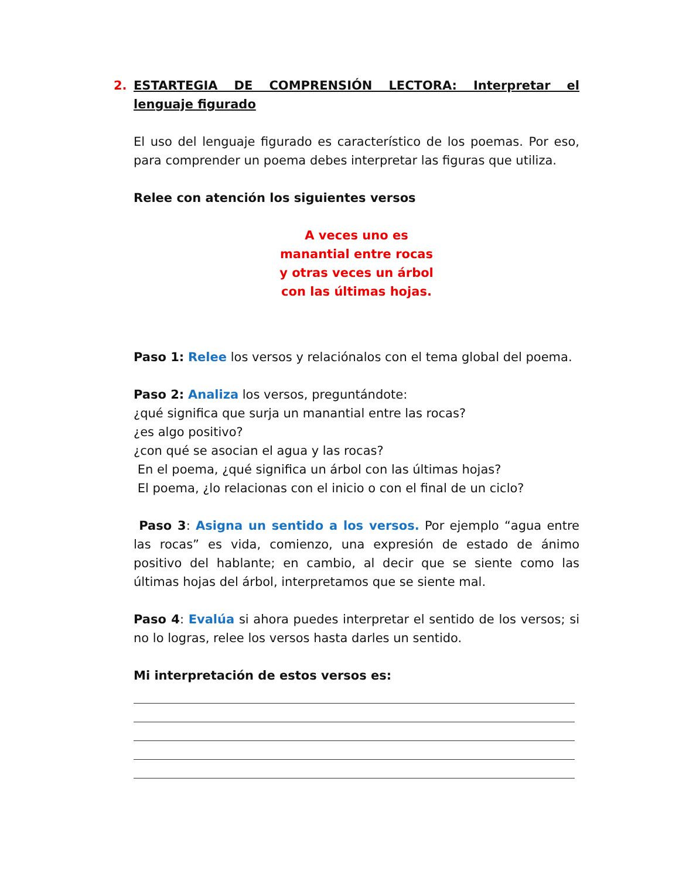2. ESTARTEGIA DE COMPRENSIÓN LECTORA: Interpretar el lenguaje figurado
El uso del lenguaje figurado es característico de los poemas. Por eso, para comprender un poema debes interpretar las figuras que utiliza.
Relee con atención los siguientes versos
A veces uno es
manantial entre rocas
y otras veces un árbol
con las últimas hojas.
Paso 1: Relee los versos y relaciónalos con el tema global del poema.
Paso 2: Analiza los versos, preguntándote:
¿qué significa que surja un manantial entre las rocas?
¿es algo positivo?
¿con qué se asocian el agua y las rocas?
En el poema, ¿qué significa un árbol con las últimas hojas?
El poema, ¿lo relacionas con el inicio o con el final de un ciclo?
Paso 3: Asigna un sentido a los versos. Por ejemplo “agua entre las rocas” es vida, comienzo, una expresión de estado de ánimo positivo del hablante; en cambio, al decir que se siente como las últimas hojas del árbol, interpretamos que se siente mal.
Paso 4: Evalúa si ahora puedes interpretar el sentido de los versos; si no lo logras, relee los versos hasta darles un sentido.
Mi interpretación de estos versos es: